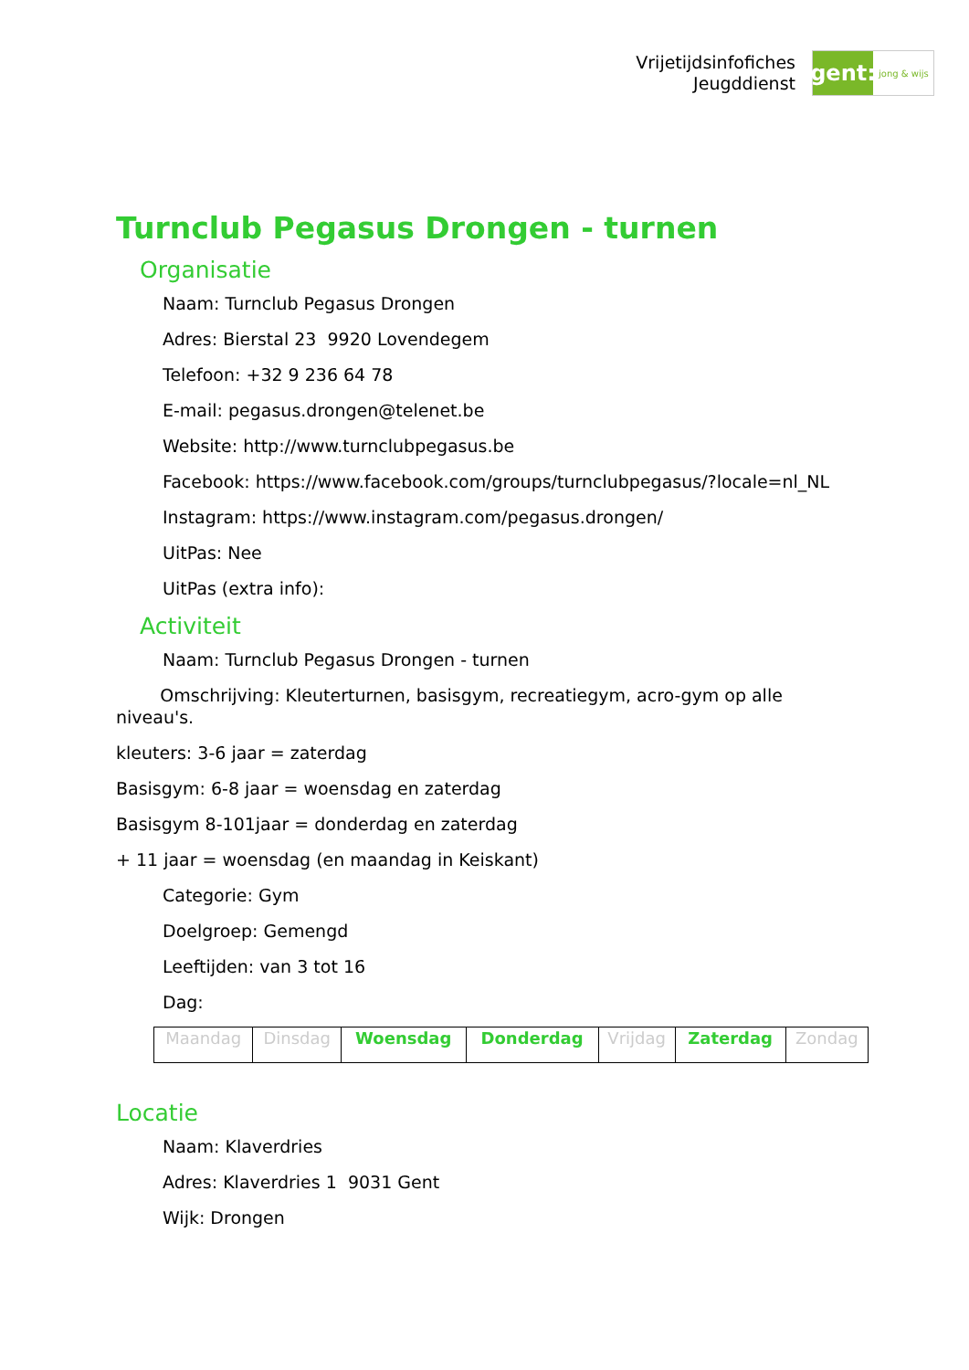Vrijetijdsinfofiches
Jeugddienst
gent:
jong & wijs
Turnclub Pegasus Drongen - turnen
Organisatie
Naam: Turnclub Pegasus Drongen
Adres: Bierstal 23 9920 Lovendegem
Telefoon: +32 9 236 64 78
E-mail: pegasus.drongen@telenet.be
Website: http://www.turnclubpegasus.be
Facebook: https://www.facebook.com/groups/turnclubpegasus/?locale=nl_NL
Instagram: https://www.instagram.com/pegasus.drongen/
UitPas: Nee
UitPas (extra info):
Activiteit
Naam: Turnclub Pegasus Drongen - turnen
Omschrijving: Kleuterturnen, basisgym, recreatiegym, acro-gym op alle niveau's.
kleuters: 3-6 jaar = zaterdag
Basisgym: 6-8 jaar = woensdag en zaterdag
Basisgym 8-101jaar = donderdag en zaterdag
+ 11 jaar = woensdag (en maandag in Keiskant)
Categorie: Gym
Doelgroep: Gemengd
Leeftijden: van 3 tot 16
Dag:
| Maandag | Dinsdag | Woensdag | Donderdag | Vrijdag | Zaterdag | Zondag |
Locatie
Naam: Klaverdries
Adres: Klaverdries 1 9031 Gent
Wijk: Drongen